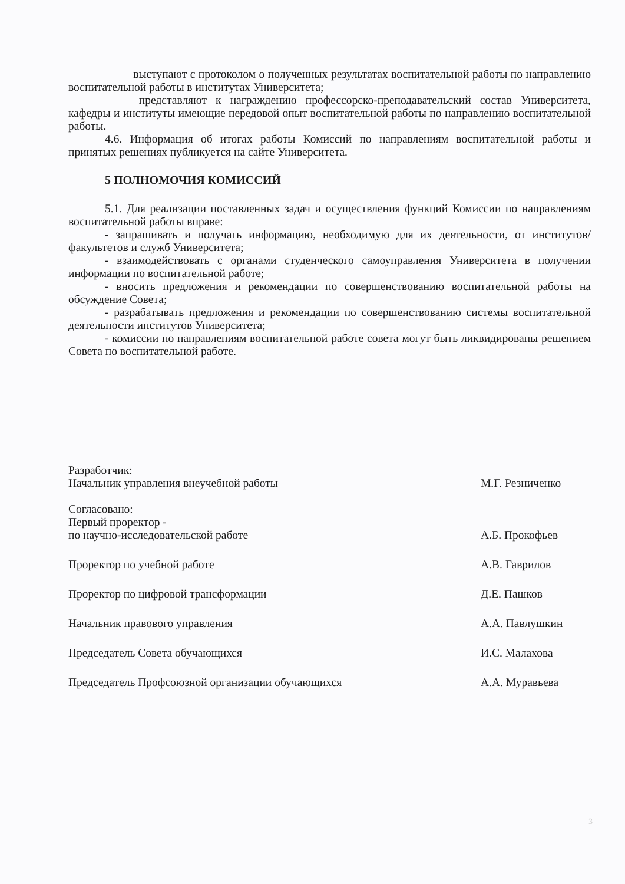– выступают с протоколом о полученных результатах воспитательной работы по направлению воспитательной работы в институтах Университета;
– представляют к награждению профессорско-преподавательский состав Университета, кафедры и институты имеющие передовой опыт воспитательной работы по направлению воспитательной работы.
4.6. Информация об итогах работы Комиссий по направлениям воспитательной работы и принятых решениях публикуется на сайте Университета.
5 ПОЛНОМОЧИЯ КОМИССИЙ
5.1. Для реализации поставленных задач и осуществления функций Комиссии по направлениям воспитательной работы вправе:
- запрашивать и получать информацию, необходимую для их деятельности, от институтов/факультетов и служб Университета;
- взаимодействовать с органами студенческого самоуправления Университета в получении информации по воспитательной работе;
- вносить предложения и рекомендации по совершенствованию воспитательной работы на обсуждение Совета;
- разрабатывать предложения и рекомендации по совершенствованию системы воспитательной деятельности институтов Университета;
- комиссии по направлениям воспитательной работе совета могут быть ликвидированы решением Совета по воспитательной работе.
Разработчик:
Начальник управления внеучебной работы
М.Г. Резниченко
Согласовано:
Первый проректор -
по научно-исследовательской работе
А.Б. Прокофьев
Проректор по учебной работе
А.В. Гаврилов
Проректор по цифровой трансформации
Д.Е. Пашков
Начальник правового управления
А.А. Павлушкин
Председатель Совета обучающихся
И.С. Малахова
Председатель Профсоюзной организации обучающихся
А.А. Муравьева
3